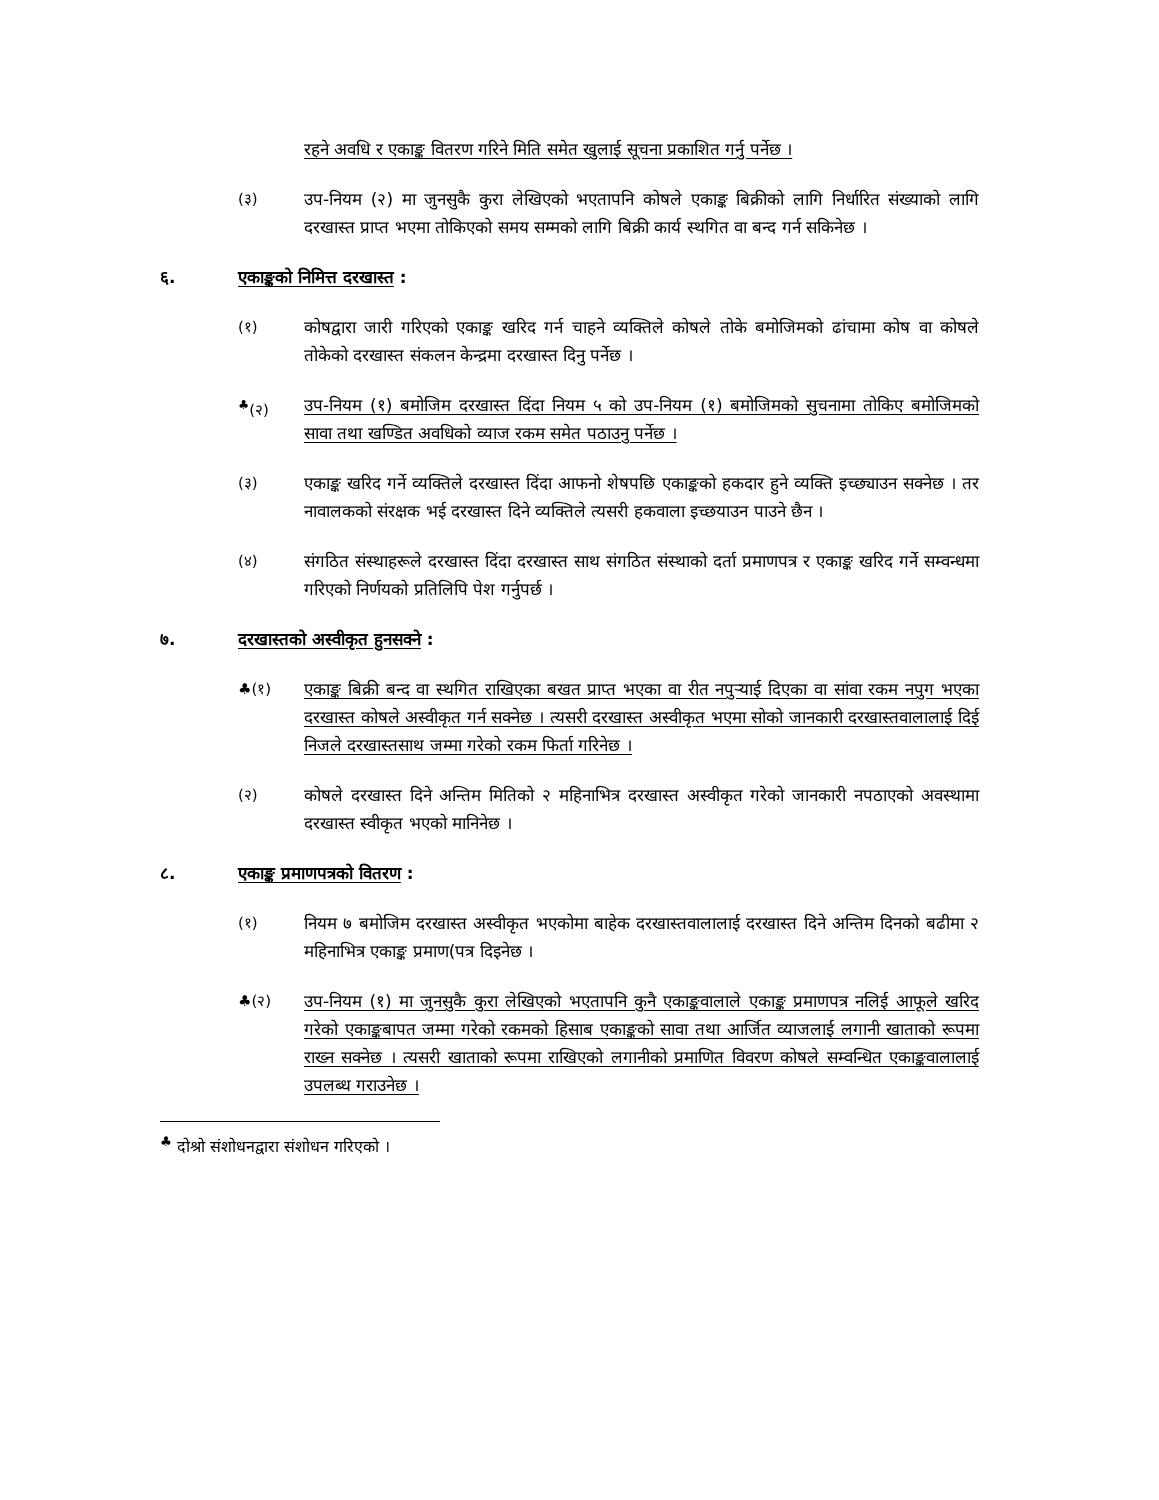रहने अवधि र एकाङ्क वितरण गरिने मिति समेत खुलाई सूचना प्रकाशित गर्नु पर्नेछ ।
(३) उप-नियम (२) मा जुनसुकै कुरा लेखिएको भएतापनि कोषले एकाङ्क बिक्रीको लागि निर्धारित संख्याको लागि दरखास्त प्राप्त भएमा तोकिएको समय सम्मको लागि बिक्री कार्य स्थगित वा बन्द गर्न सकिनेछ ।
६. एकाङ्कको निमित्त दरखास्त :
(१) कोषद्वारा जारी गरिएको एकाङ्क खरिद गर्न चाहने व्यक्तिले कोषले तोके बमोजिमको ढांचामा कोष वा कोषले तोकेको दरखास्त संकलन केन्द्रमा दरखास्त दिनु पर्नेछ ।
<sup>♣</sup>(२) उप-नियम (१) बमोजिम दरखास्त दिंदा नियम ५ को उप-नियम (१) बमोजिमको सुचनामा तोकिए बमोजिमको सावा तथा खण्डित अवधिको व्याज रकम समेत पठाउनु पर्नेछ ।
(३) एकाङ्क खरिद गर्ने व्यक्तिले दरखास्त दिंदा आफनो शेषपछि एकाङ्कको हकदार हुने व्यक्ति इच्छ्याउन सक्नेछ । तर नावालकको संरक्षक भई दरखास्त दिने व्यक्तिले त्यसरी हकवाला इच्छयाउन पाउने छैन ।
(४) संगठित संस्थाहरूले दरखास्त दिंदा दरखास्त साथ संगठित संस्थाको दर्ता प्रमाणपत्र र एकाङ्क खरिद गर्ने सम्वन्धमा गरिएको निर्णयको प्रतिलिपि पेश गर्नुपर्छ ।
७. दरखास्तको अस्वीकृत हुनसक्ने :
♣(१) एकाङ्क बिक्री बन्द वा स्थगित राखिएका बखत प्राप्त भएका वा रीत नपुऱ्याई दिएका वा सांवा रकम नपुग भएका दरखास्त कोषले अस्वीकृत गर्न सक्नेछ । त्यसरी दरखास्त अस्वीकृत भएमा सोको जानकारी दरखास्तवालालाई दिई निजले दरखास्तसाथ जम्मा गरेको रकम फिर्ता गरिनेछ ।
(२) कोषले दरखास्त दिने अन्तिम मितिको २ महिनाभित्र दरखास्त अस्वीकृत गरेको जानकारी नपठाएको अवस्थामा दरखास्त स्वीकृत भएको मानिनेछ ।
८. एकाङ्क प्रमाणपत्रको वितरण :
(१) नियम ७ बमोजिम दरखास्त अस्वीकृत भएकोमा बाहेक दरखास्तवालालाई दरखास्त दिने अन्तिम दिनको बढीमा २ महिनाभित्र एकाङ्क प्रमाण(पत्र दिइनेछ ।
♣(२) उप-नियम (१) मा जुनसुकै कुरा लेखिएको भएतापनि कुनै एकाङ्कवालाले एकाङ्क प्रमाणपत्र नलिई आफूले खरिद गरेको एकाङ्कबापत जम्मा गरेको रकमको हिसाब एकाङ्कको सावा तथा आर्जित व्याजलाई लगानी खाताको रूपमा राख्न सक्नेछ । त्यसरी खाताको रूपमा राखिएको लगानीको प्रमाणित विवरण कोषले सम्वन्धित एकाङ्कवालालाई उपलब्ध गराउनेछ ।
<sup>♣</sup> दोश्रो संशोधनद्वारा संशोधन गरिएको ।